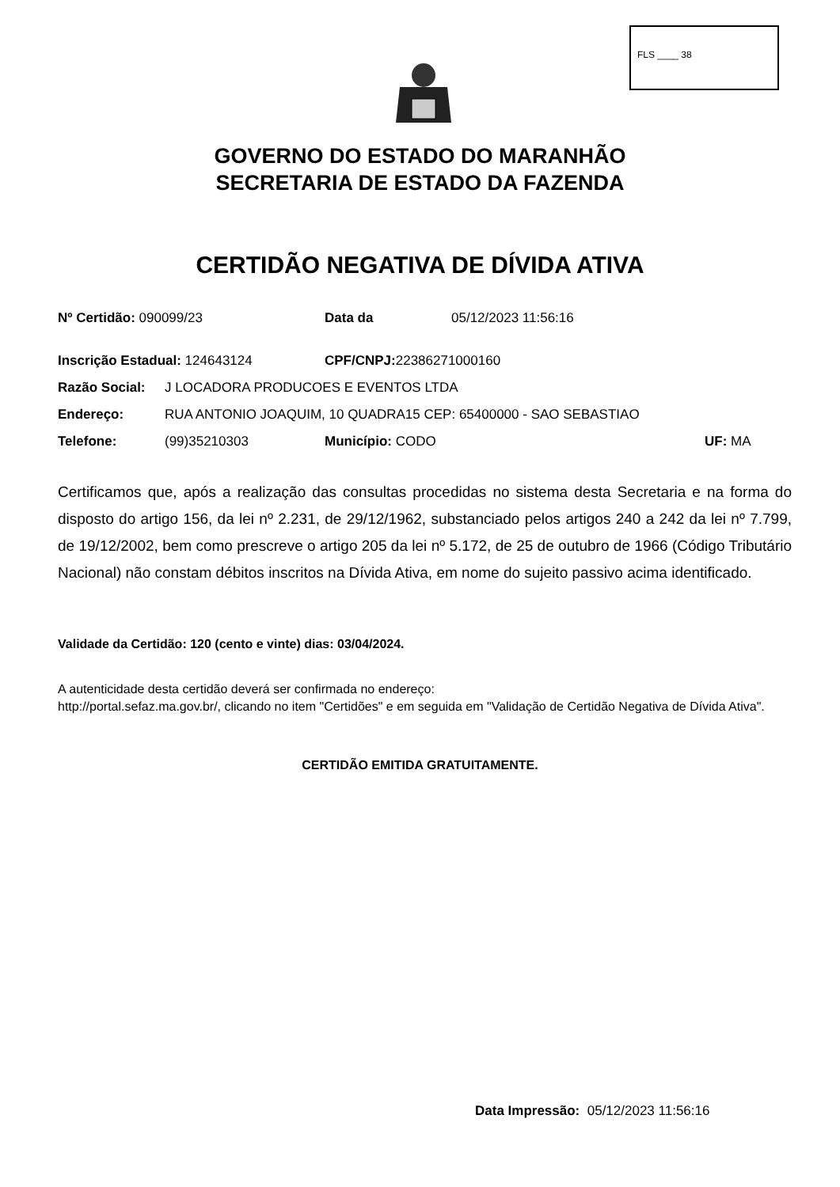FLS ____ 38
GOVERNO DO ESTADO DO MARANHÃO
SECRETARIA DE ESTADO DA FAZENDA
CERTIDÃO NEGATIVA DE DÍVIDA ATIVA
Nº Certidão: 090099/23 Data da 05/12/2023 11:56:16
Inscrição Estadual: 124643124 CPF/CNPJ: 22386271000160
Razão Social: J LOCADORA PRODUCOES E EVENTOS LTDA
Endereço: RUA ANTONIO JOAQUIM, 10 QUADRA15 CEP: 65400000 - SAO SEBASTIAO
Telefone: (99)35210303 Município: CODO UF: MA
Certificamos que, após a realização das consultas procedidas no sistema desta Secretaria e na forma do disposto do artigo 156, da lei nº 2.231, de 29/12/1962, substanciado pelos artigos 240 a 242 da lei nº 7.799, de 19/12/2002, bem como prescreve o artigo 205 da lei nº 5.172, de 25 de outubro de 1966 (Código Tributário Nacional) não constam débitos inscritos na Dívida Ativa, em nome do sujeito passivo acima identificado.
Validade da Certidão: 120 (cento e vinte) dias: 03/04/2024.
A autenticidade desta certidão deverá ser confirmada no endereço:
http://portal.sefaz.ma.gov.br/, clicando no item "Certidões" e em seguida em "Validação de Certidão Negativa de Dívida Ativa".
CERTIDÃO EMITIDA GRATUITAMENTE.
Data Impressão: 05/12/2023 11:56:16